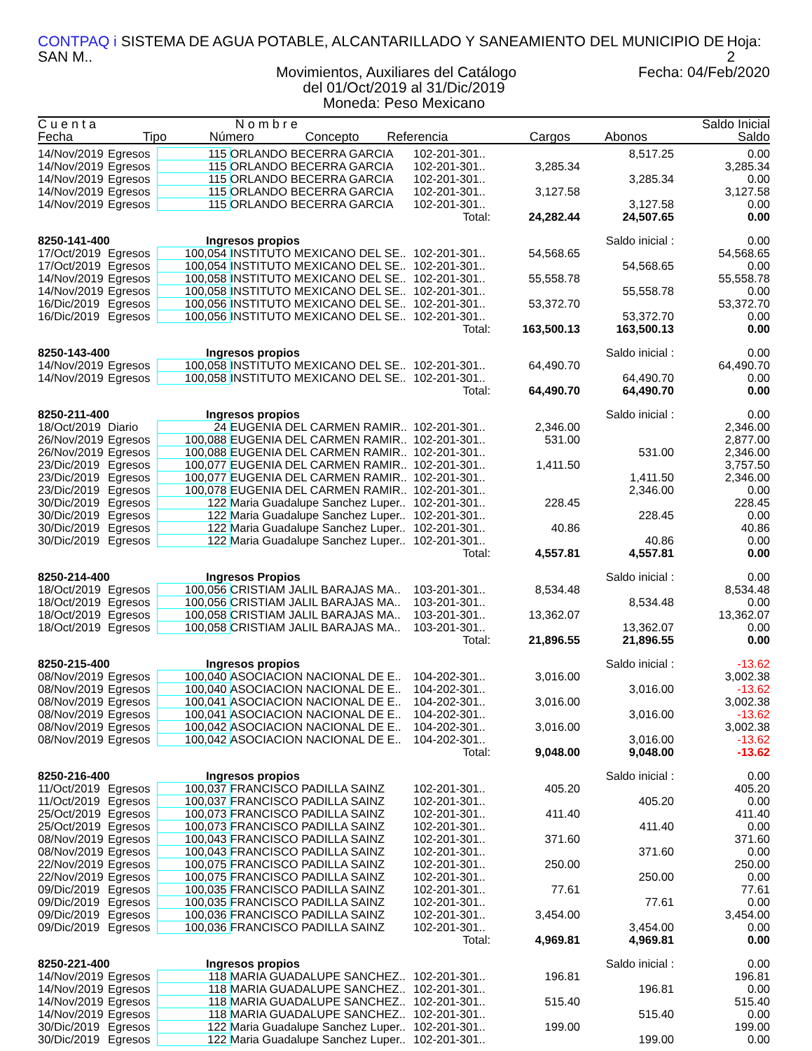CONTPAQ i SISTEMA DE AGUA POTABLE, ALCANTARILLADO Y SANEAMIENTO DEL MUNICIPIO DE SAN M.. Hoja: 2
Movimientos, Auxiliares del Catálogo Fecha: 04/Feb/2020
del 01/Oct/2019 al 31/Dic/2019
Moneda: Peso Mexicano
| C u e n t a | | N o m b r e | | | | | Saldo Inicial |
| --- | --- | --- | --- | --- | --- | --- | --- |
| Fecha | Tipo | Número | Concepto | Referencia | Cargos | Abonos | Saldo |
| 14/Nov/2019 | Egresos | 115 | ORLANDO BECERRA GARCIA | 102-201-301.. | | 8,517.25 | 0.00 |
| 14/Nov/2019 | Egresos | 115 | ORLANDO BECERRA GARCIA | 102-201-301.. | 3,285.34 | | 3,285.34 |
| 14/Nov/2019 | Egresos | 115 | ORLANDO BECERRA GARCIA | 102-201-301.. | | 3,285.34 | 0.00 |
| 14/Nov/2019 | Egresos | 115 | ORLANDO BECERRA GARCIA | 102-201-301.. | 3,127.58 | | 3,127.58 |
| 14/Nov/2019 | Egresos | 115 | ORLANDO BECERRA GARCIA | 102-201-301.. | | 3,127.58 | 0.00 |
| Total: | | | | | 24,282.44 | 24,507.65 | 0.00 |
| 8250-141-400 | | Ingresos propios | | | | Saldo inicial : | 0.00 |
| 17/Oct/2019 | Egresos | 100,054 | INSTITUTO MEXICANO DEL SE.. | 102-201-301.. | 54,568.65 | | 54,568.65 |
| 17/Oct/2019 | Egresos | 100,054 | INSTITUTO MEXICANO DEL SE.. | 102-201-301.. | | 54,568.65 | 0.00 |
| 14/Nov/2019 | Egresos | 100,058 | INSTITUTO MEXICANO DEL SE.. | 102-201-301.. | 55,558.78 | | 55,558.78 |
| 14/Nov/2019 | Egresos | 100,058 | INSTITUTO MEXICANO DEL SE.. | 102-201-301.. | | 55,558.78 | 0.00 |
| 16/Dic/2019 | Egresos | 100,056 | INSTITUTO MEXICANO DEL SE.. | 102-201-301.. | 53,372.70 | | 53,372.70 |
| 16/Dic/2019 | Egresos | 100,056 | INSTITUTO MEXICANO DEL SE.. | 102-201-301.. | | 53,372.70 | 0.00 |
| Total: | | | | | 163,500.13 | 163,500.13 | 0.00 |
| 8250-143-400 | | Ingresos propios | | | | Saldo inicial : | 0.00 |
| 14/Nov/2019 | Egresos | 100,058 | INSTITUTO MEXICANO DEL SE.. | 102-201-301.. | 64,490.70 | | 64,490.70 |
| 14/Nov/2019 | Egresos | 100,058 | INSTITUTO MEXICANO DEL SE.. | 102-201-301.. | | 64,490.70 | 0.00 |
| Total: | | | | | 64,490.70 | 64,490.70 | 0.00 |
| 8250-211-400 | | Ingresos propios | | | | Saldo inicial : | 0.00 |
| 18/Oct/2019 | Diario | 24 | EUGENIA DEL CARMEN RAMIR.. | 102-201-301.. | 2,346.00 | | 2,346.00 |
| 26/Nov/2019 | Egresos | 100,088 | EUGENIA DEL CARMEN RAMIR.. | 102-201-301.. | 531.00 | | 2,877.00 |
| 26/Nov/2019 | Egresos | 100,088 | EUGENIA DEL CARMEN RAMIR.. | 102-201-301.. | | 531.00 | 2,346.00 |
| 23/Dic/2019 | Egresos | 100,077 | EUGENIA DEL CARMEN RAMIR.. | 102-201-301.. | 1,411.50 | | 3,757.50 |
| 23/Dic/2019 | Egresos | 100,077 | EUGENIA DEL CARMEN RAMIR.. | 102-201-301.. | | 1,411.50 | 2,346.00 |
| 23/Dic/2019 | Egresos | 100,078 | EUGENIA DEL CARMEN RAMIR.. | 102-201-301.. | | 2,346.00 | 0.00 |
| 30/Dic/2019 | Egresos | 122 | Maria Guadalupe Sanchez Luper.. | 102-201-301.. | 228.45 | | 228.45 |
| 30/Dic/2019 | Egresos | 122 | Maria Guadalupe Sanchez Luper.. | 102-201-301.. | | 228.45 | 0.00 |
| 30/Dic/2019 | Egresos | 122 | Maria Guadalupe Sanchez Luper.. | 102-201-301.. | 40.86 | | 40.86 |
| 30/Dic/2019 | Egresos | 122 | Maria Guadalupe Sanchez Luper.. | 102-201-301.. | | 40.86 | 0.00 |
| Total: | | | | | 4,557.81 | 4,557.81 | 0.00 |
| 8250-214-400 | | Ingresos Propios | | | | Saldo inicial : | 0.00 |
| 18/Oct/2019 | Egresos | 100,056 | CRISTIAM JALIL BARAJAS MA.. | 103-201-301.. | 8,534.48 | | 8,534.48 |
| 18/Oct/2019 | Egresos | 100,056 | CRISTIAM JALIL BARAJAS MA.. | 103-201-301.. | | 8,534.48 | 0.00 |
| 18/Oct/2019 | Egresos | 100,058 | CRISTIAM JALIL BARAJAS MA.. | 103-201-301.. | 13,362.07 | | 13,362.07 |
| 18/Oct/2019 | Egresos | 100,058 | CRISTIAM JALIL BARAJAS MA.. | 103-201-301.. | | 13,362.07 | 0.00 |
| Total: | | | | | 21,896.55 | 21,896.55 | 0.00 |
| 8250-215-400 | | Ingresos propios | | | | Saldo inicial : | -13.62 |
| 08/Nov/2019 | Egresos | 100,040 | ASOCIACION NACIONAL DE E.. | 104-202-301.. | 3,016.00 | | 3,002.38 |
| 08/Nov/2019 | Egresos | 100,040 | ASOCIACION NACIONAL DE E.. | 104-202-301.. | | 3,016.00 | -13.62 |
| 08/Nov/2019 | Egresos | 100,041 | ASOCIACION NACIONAL DE E.. | 104-202-301.. | 3,016.00 | | 3,002.38 |
| 08/Nov/2019 | Egresos | 100,041 | ASOCIACION NACIONAL DE E.. | 104-202-301.. | | 3,016.00 | -13.62 |
| 08/Nov/2019 | Egresos | 100,042 | ASOCIACION NACIONAL DE E.. | 104-202-301.. | 3,016.00 | | 3,002.38 |
| 08/Nov/2019 | Egresos | 100,042 | ASOCIACION NACIONAL DE E.. | 104-202-301.. | | 3,016.00 | -13.62 |
| Total: | | | | | 9,048.00 | 9,048.00 | -13.62 |
| 8250-216-400 | | Ingresos propios | | | | Saldo inicial : | 0.00 |
| 11/Oct/2019 | Egresos | 100,037 | FRANCISCO PADILLA SAINZ | 102-201-301.. | 405.20 | | 405.20 |
| 11/Oct/2019 | Egresos | 100,037 | FRANCISCO PADILLA SAINZ | 102-201-301.. | | 405.20 | 0.00 |
| 25/Oct/2019 | Egresos | 100,073 | FRANCISCO PADILLA SAINZ | 102-201-301.. | 411.40 | | 411.40 |
| 25/Oct/2019 | Egresos | 100,073 | FRANCISCO PADILLA SAINZ | 102-201-301.. | | 411.40 | 0.00 |
| 08/Nov/2019 | Egresos | 100,043 | FRANCISCO PADILLA SAINZ | 102-201-301.. | 371.60 | | 371.60 |
| 08/Nov/2019 | Egresos | 100,043 | FRANCISCO PADILLA SAINZ | 102-201-301.. | | 371.60 | 0.00 |
| 22/Nov/2019 | Egresos | 100,075 | FRANCISCO PADILLA SAINZ | 102-201-301.. | 250.00 | | 250.00 |
| 22/Nov/2019 | Egresos | 100,075 | FRANCISCO PADILLA SAINZ | 102-201-301.. | | 250.00 | 0.00 |
| 09/Dic/2019 | Egresos | 100,035 | FRANCISCO PADILLA SAINZ | 102-201-301.. | 77.61 | | 77.61 |
| 09/Dic/2019 | Egresos | 100,035 | FRANCISCO PADILLA SAINZ | 102-201-301.. | | 77.61 | 0.00 |
| 09/Dic/2019 | Egresos | 100,036 | FRANCISCO PADILLA SAINZ | 102-201-301.. | 3,454.00 | | 3,454.00 |
| 09/Dic/2019 | Egresos | 100,036 | FRANCISCO PADILLA SAINZ | 102-201-301.. | | 3,454.00 | 0.00 |
| Total: | | | | | 4,969.81 | 4,969.81 | 0.00 |
| 8250-221-400 | | Ingresos propios | | | | Saldo inicial : | 0.00 |
| 14/Nov/2019 | Egresos | 118 | MARIA GUADALUPE SANCHEZ.. | 102-201-301.. | 196.81 | | 196.81 |
| 14/Nov/2019 | Egresos | 118 | MARIA GUADALUPE SANCHEZ.. | 102-201-301.. | | 196.81 | 0.00 |
| 14/Nov/2019 | Egresos | 118 | MARIA GUADALUPE SANCHEZ.. | 102-201-301.. | 515.40 | | 515.40 |
| 14/Nov/2019 | Egresos | 118 | MARIA GUADALUPE SANCHEZ.. | 102-201-301.. | | 515.40 | 0.00 |
| 30/Dic/2019 | Egresos | 122 | Maria Guadalupe Sanchez Luper.. | 102-201-301.. | 199.00 | | 199.00 |
| 30/Dic/2019 | Egresos | 122 | Maria Guadalupe Sanchez Luper.. | 102-201-301.. | | 199.00 | 0.00 |